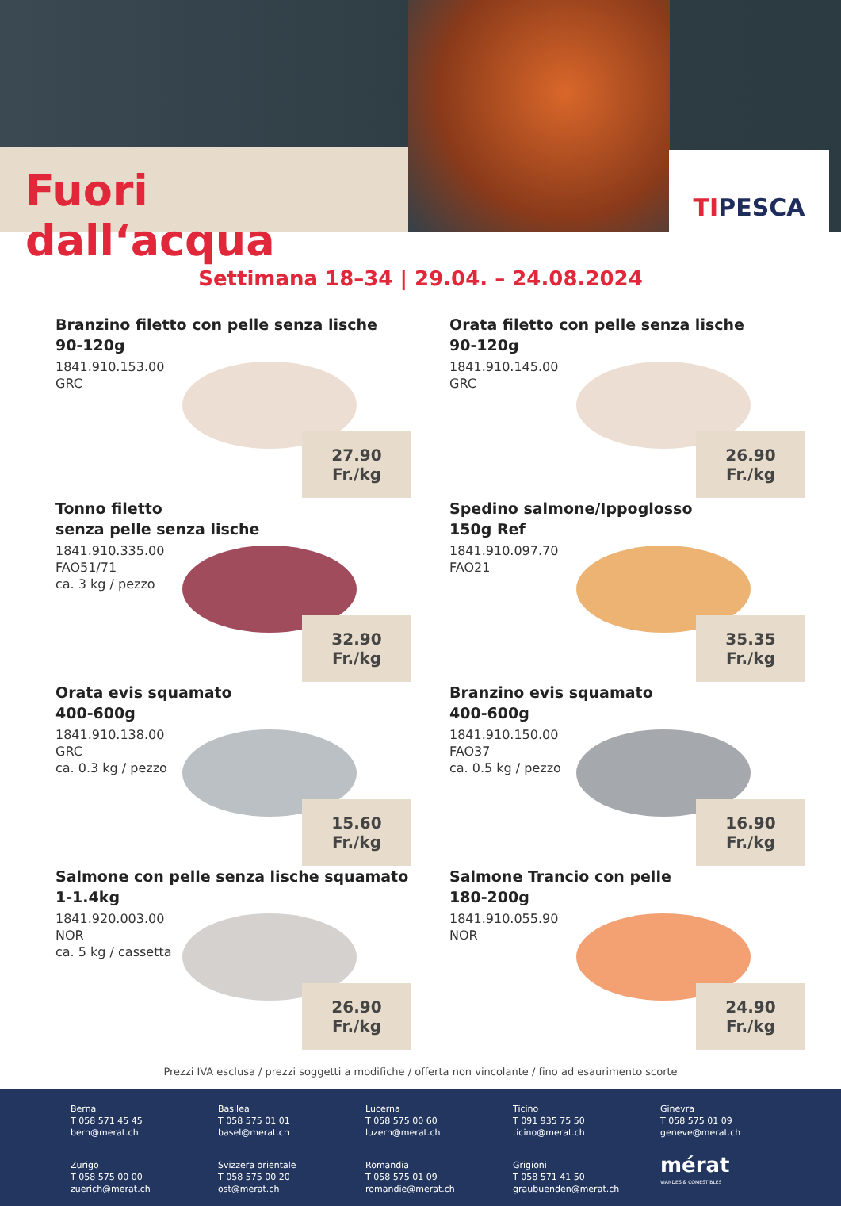Fuori dall‘acqua TIPESCA
Settimana 18–34 | 29.04. – 24.08.2024
Branzino filetto con pelle senza lische
90-120g
1841.910.153.00
GRC
27.90 Fr./kg
Orata filetto con pelle senza lische
90-120g
1841.910.145.00
GRC
26.90 Fr./kg
Tonno filetto
senza pelle senza lische
1841.910.335.00
FAO51/71
ca. 3 kg / pezzo
32.90 Fr./kg
Spedino salmone/Ippoglosso
150g Ref
1841.910.097.70
FAO21
35.35 Fr./kg
Orata evis squamato
400-600g
1841.910.138.00
GRC
ca. 0.3 kg / pezzo
15.60 Fr./kg
Branzino evis squamato
400-600g
1841.910.150.00
FAO37
ca. 0.5 kg / pezzo
16.90 Fr./kg
Salmone con pelle senza lische squamato
1-1.4kg
1841.920.003.00
NOR
ca. 5 kg / cassetta
26.90 Fr./kg
Salmone Trancio con pelle
180-200g
1841.910.055.90
NOR
24.90 Fr./kg
Prezzi IVA esclusa / prezzi soggetti a modifiche / offerta non vincolante / fino ad esaurimento scorte
Berna
T 058 571 45 45
bern@merat.ch
Basilea
T 058 575 01 01
basel@merat.ch
Lucerna
T 058 575 00 60
luzern@merat.ch
Ticino
T 091 935 75 50
ticino@merat.ch
Ginevra
T 058 575 01 09
geneve@merat.ch
Zurigo
T 058 575 00 00
zuerich@merat.ch
Svizzera orientale
T 058 575 00 20
ost@merat.ch
Romandia
T 058 575 01 09
romandie@merat.ch
Grigioni
T 058 571 41 50
graubuenden@merat.ch
mérat
VIANDES & COMESTIBLES